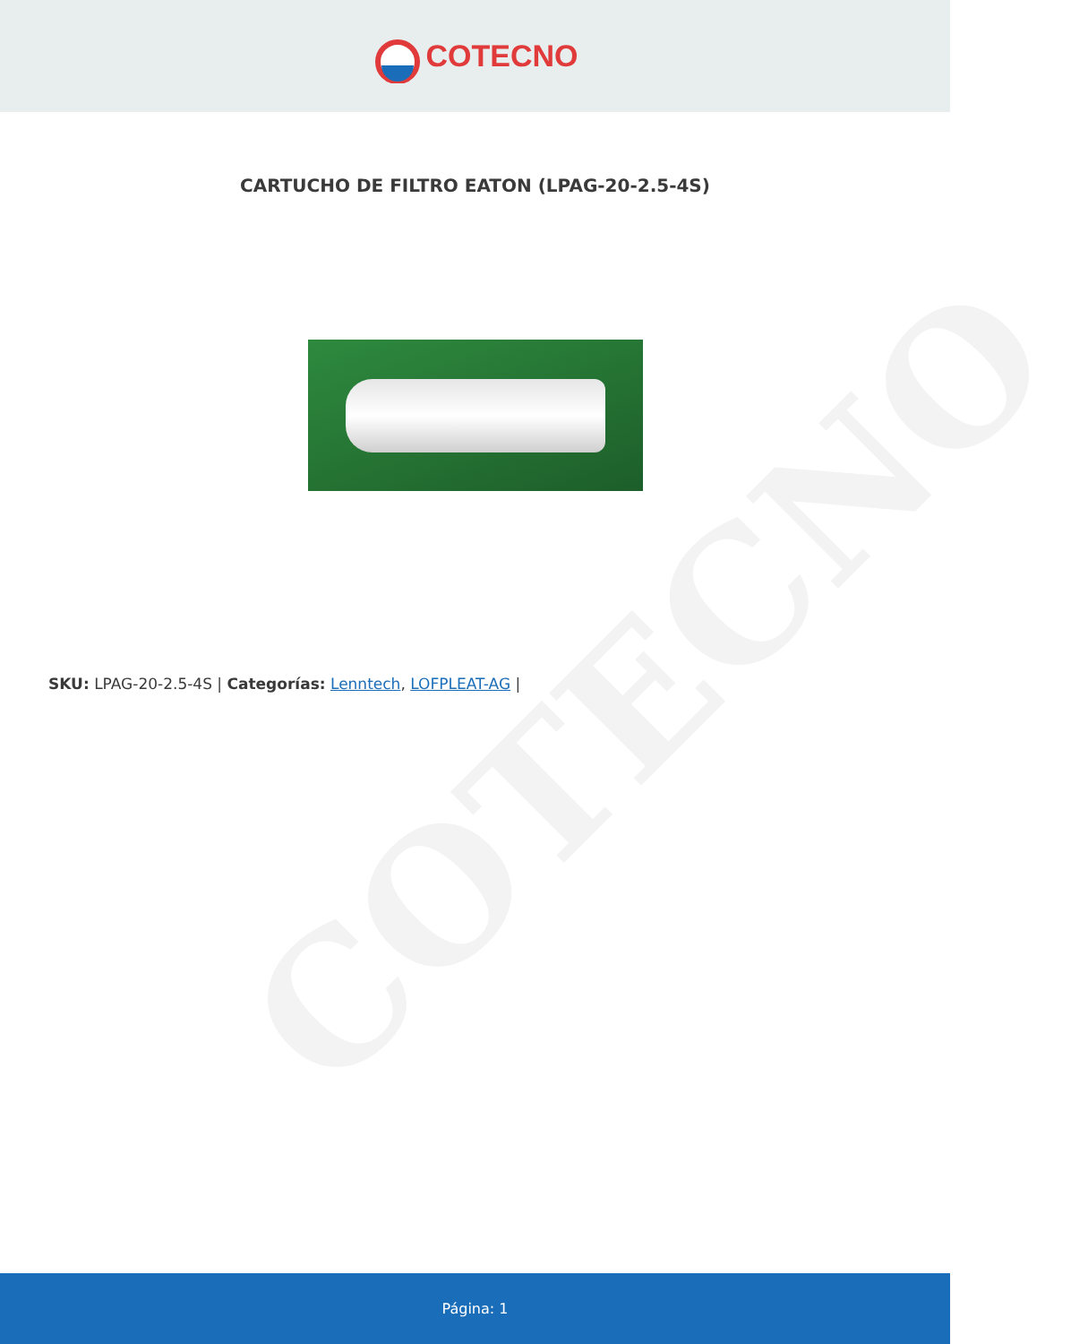COTECNO
COTECNO
CARTUCHO DE FILTRO EATON (LPAG-20-2.5-4S)
SKU: LPAG-20-2.5-4S | Categorías: Lenntech, LOFPLEAT-AG |
Página: 1